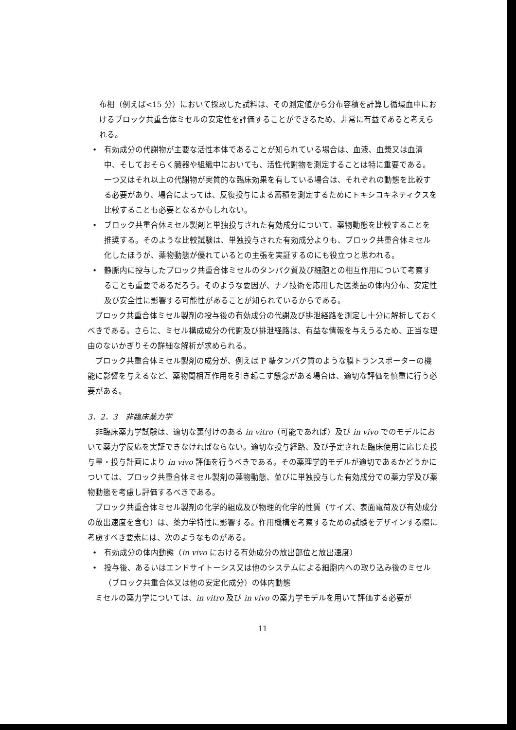布相（例えば<15 分）において採取した試料は、その測定値から分布容積を計算し循環血中におけるブロック共重合体ミセルの安定性を評価することができるため、非常に有益であると考えられる。
• 有効成分の代謝物が主要な活性本体であることが知られている場合は、血液、血漿又は血清中、そしておそらく臓器や組織中においても、活性代謝物を測定することは特に重要である。一つ又はそれ以上の代謝物が実質的な臨床効果を有している場合は、それぞれの動態を比較する必要があり、場合によっては、反復投与による蓄積を測定するためにトキシコキネティクスを比較することも必要となるかもしれない。
• ブロック共重合体ミセル製剤と単独投与された有効成分について、薬物動態を比較することを推奨する。そのような比較試験は、単独投与された有効成分よりも、ブロック共重合体ミセル化したほうが、薬物動態が優れているとの主張を実証するのにも役立つと思われる。
• 静脈内に投与したブロック共重合体ミセルのタンパク質及び細胞との相互作用について考察することも重要であるだろう。そのような要因が、ナノ技術を応用した医薬品の体内分布、安定性及び安全性に影響する可能性があることが知られているからである。
ブロック共重合体ミセル製剤の投与後の有効成分の代謝及び排泄経路を測定し十分に解析しておくべきである。さらに、ミセル構成成分の代謝及び排泄経路は、有益な情報を与えうるため、正当な理由のないかぎりその詳細な解析が求められる。
ブロック共重合体ミセル製剤の成分が、例えば P 糖タンパク質のような膜トランスポーターの機能に影響を与えるなど、薬物間相互作用を引き起こす懸念がある場合は、適切な評価を慎重に行う必要がある。
3．2．3　非臨床薬力学
非臨床薬力学試験は、適切な裏付けのある in vitro（可能であれば）及び in vivo でのモデルにおいて薬力学反応を実証できなければならない。適切な投与経路、及び予定された臨床使用に応じた投与量・投与計画により in vivo 評価を行うべきである。その薬理学的モデルが適切であるかどうかについては、ブロック共重合体ミセル製剤の薬物動態、並びに単独投与した有効成分での薬力学及び薬物動態を考慮し評価するべきである。
ブロック共重合体ミセル製剤の化学的組成及び物理的化学的性質（サイズ、表面電荷及び有効成分の放出速度を含む）は、薬力学特性に影響する。作用機構を考察するための試験をデザインする際に考慮すべき要素には、次のようなものがある。
• 有効成分の体内動態（in vivo における有効成分の放出部位と放出速度）
• 投与後、あるいはエンドサイトーシス又は他のシステムによる細胞内への取り込み後のミセル（ブロック共重合体又は他の安定化成分）の体内動態
ミセルの薬力学については、in vitro 及び in vivo の薬力学モデルを用いて評価する必要が
11